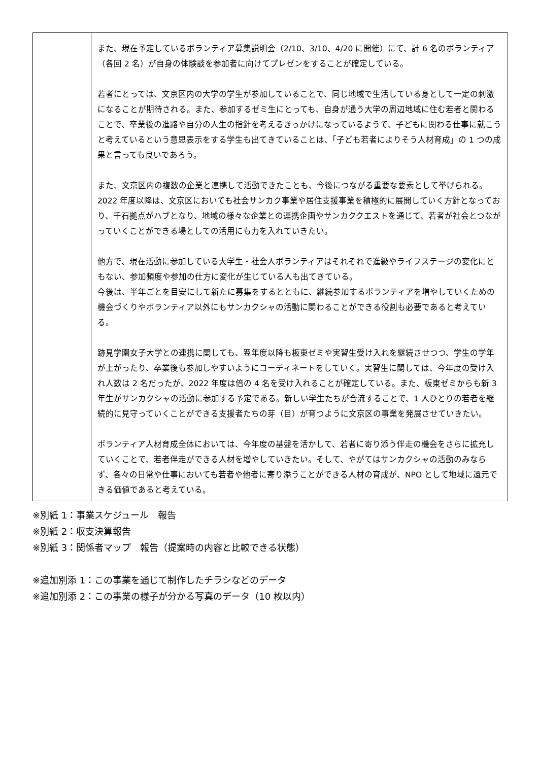| | また、現在予定しているボランティア募集説明会（2/10、3/10、4/20 に開催）にて、計 6 名のボランティア（各回 2 名）が自身の体験談を参加者に向けてプレゼンをすることが確定している。 若者にとっては、文京区内の大学の学生が参加していることで、同じ地域で生活している身として一定の刺激になることが期待される。また、参加するゼミ生にとっても、自身が通う大学の周辺地域に住む若者と関わることで、卒業後の進路や自分の人生の指針を考えるきっかけになっているようで、子どもに関わる仕事に就こうと考えているという意思表示をする学生も出てきていることは、「子ども若者によりそう人材育成」の 1 つの成果と言っても良いであろう。 また、文京区内の複数の企業と連携して活動できたことも、今後につながる重要な要素として挙げられる。2022 年度以降は、文京区においても社会サンカク事業や居住支援事業を積極的に展開していく方針となっており、千石拠点がハブとなり、地域の様々な企業との連携企画やサンカククエストを通じて、若者が社会とつながっていくことができる場としての活用にも力を入れていきたい。 他方で、現在活動に参加している大学生・社会人ボランティアはそれぞれで進級やライフステージの変化にともない、参加頻度や参加の仕方に変化が生じている人も出てきている。 今後は、半年ごとを目安にして新たに募集をするとともに、継続参加するボランティアを増やしていくための機会づくりやボランティア以外にもサンカクシャの活動に関わることができる役割も必要であると考えている。 跡見学園女子大学との連携に関しても、翌年度以降も板東ゼミや実習生受け入れを継続させつつ、学生の学年が上がったり、卒業後も参加しやすいようにコーディネートをしていく。実習生に関しては、今年度の受け入れ人数は 2 名だったが、2022 年度は倍の 4 名を受け入れることが確定している。また、板東ゼミからも新 3 年生がサンカクシャの活動に参加する予定である。新しい学生たちが合流することで、1 人ひとりの若者を継続的に見守っていくことができる支援者たちの芽（目）が育つように文京区の事業を発展させていきたい。 ボランティア人材育成全体においては、今年度の基盤を活かして、若者に寄り添う伴走の機会をさらに拡充していくことで、若者伴走ができる人材を増やしていきたい。そして、やがてはサンカクシャの活動のみならず、各々の日常や仕事においても若者や他者に寄り添うことができる人材の育成が、NPO として地域に還元できる価値であると考えている。 |
※別紙 1：事業スケジュール　報告
※別紙 2：収支決算報告
※別紙 3：関係者マップ　報告（提案時の内容と比較できる状態）
※追加別添 1：この事業を通じて制作したチラシなどのデータ
※追加別添 2：この事業の様子が分かる写真のデータ（10 枚以内）